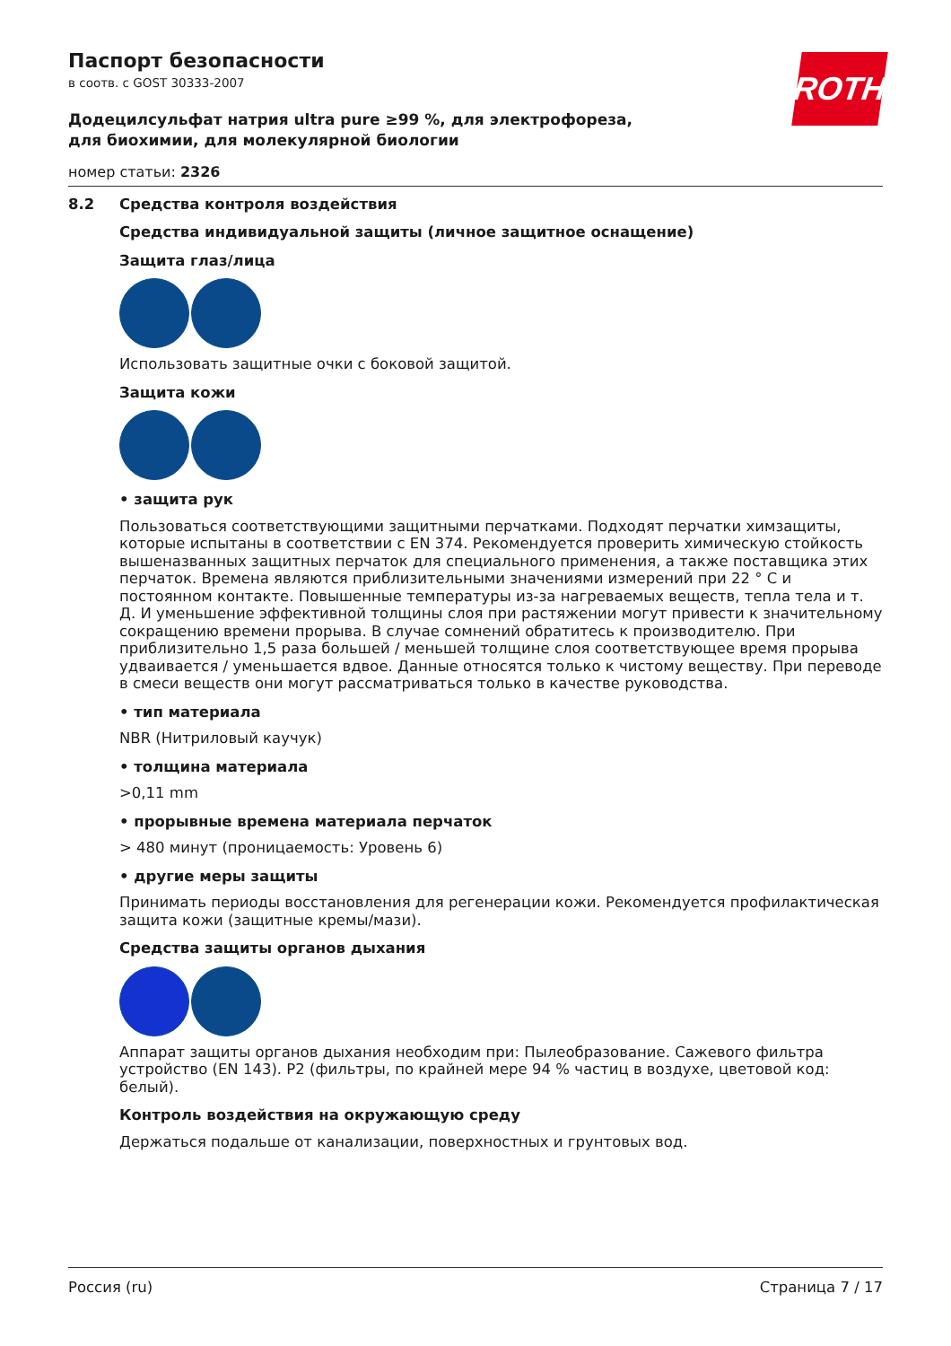ROTH
Паспорт безопасности
в соотв. с GOST 30333-2007
Додецилсульфат натрия ultra pure ≥99 %, для электрофореза, для биохимии, для молекулярной биологии
номер статьи: 2326
8.2 Средства контроля воздействия
Средства индивидуальной защиты (личное защитное оснащение)
Защита глаз/лица
Использовать защитные очки с боковой защитой.
Защита кожи
• защита рук
Пользоваться соответствующими защитными перчатками. Подходят перчатки химзащиты, которые испытаны в соответствии с EN 374. Рекомендуется проверить химическую стойкость вышеназванных защитных перчаток для специального применения, а также поставщика этих перчаток. Времена являются приблизительными значениями измерений при 22 ° C и постоянном контакте. Повышенные температуры из-за нагреваемых веществ, тепла тела и т. Д. И уменьшение эффективной толщины слоя при растяжении могут привести к значительному сокращению времени прорыва. В случае сомнений обратитесь к производителю. При приблизительно 1,5 раза большей / меньшей толщине слоя соответствующее время прорыва удваивается / уменьшается вдвое. Данные относятся только к чистому веществу. При переводе в смеси веществ они могут рассматриваться только в качестве руководства.
• тип материала
NBR (Нитриловый каучук)
• толщина материала
>0,11 mm
• прорывные времена материала перчаток
> 480 минут (проницаемость: Уровень 6)
• другие меры защиты
Принимать периоды восстановления для регенерации кожи. Рекомендуется профилактическая защита кожи (защитные кремы/мази).
Средства защиты органов дыхания
Аппарат защиты органов дыхания необходим при: Пылеобразование. Сажевого фильтра устройство (EN 143). P2 (фильтры, по крайней мере 94 % частиц в воздухе, цветовой код: белый).
Контроль воздействия на окружающую среду
Держаться подальше от канализации, поверхностных и грунтовых вод.
Россия (ru) Страница 7 / 17